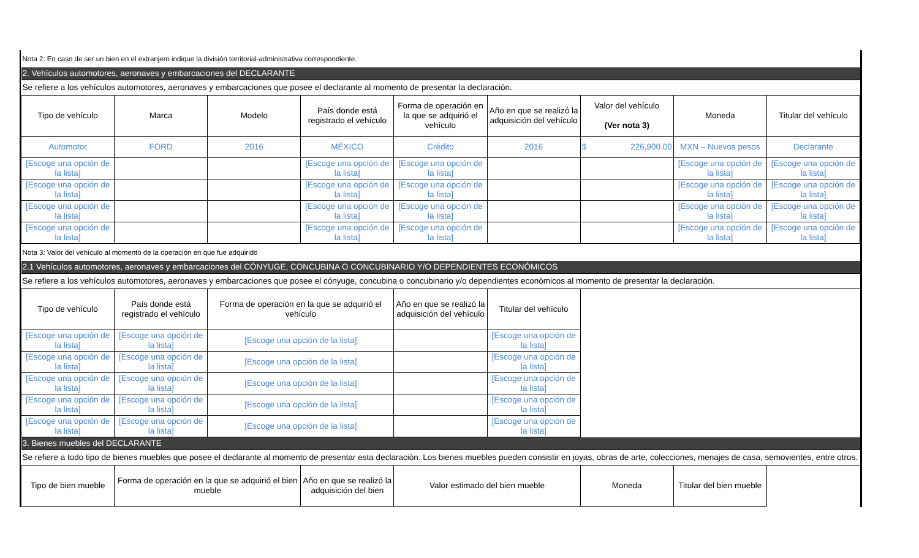| Nota 2: En caso de ser un bien en el extranjero indique la división territorial-administrativa correspondiente. | | | | | | | | |
| 2. Vehículos automotores, aeronaves y embarcaciones del DECLARANTE | | | | | | | | |
| Se refiere a los vehículos automotores, aeronaves y embarcaciones que posee el declarante al momento de presentar la declaración. | | | | | | | | |
| Tipo de vehículo | Marca | Modelo | País donde está registrado el vehículo | Forma de operación en la que se adquirió el vehículo | Año en que se realizó la adquisición del vehículo | Valor del vehículo (Ver nota 3) | Moneda | Titular del vehículo |
| Automotor | FORD | 2016 | MÉXICO | Crédito | 2016 | $ 226,900.00 | MXN – Nuevos pesos | Declarante |
| [Escoge una opción de la lista] | | | [Escoge una opción de la lista] | [Escoge una opción de la lista] | | | [Escoge una opción de la lista] | [Escoge una opción de la lista] |
| [Escoge una opción de la lista] | | | [Escoge una opción de la lista] | [Escoge una opción de la lista] | | | [Escoge una opción de la lista] | [Escoge una opción de la lista] |
| [Escoge una opción de la lista] | | | [Escoge una opción de la lista] | [Escoge una opción de la lista] | | | [Escoge una opción de la lista] | [Escoge una opción de la lista] |
| [Escoge una opción de la lista] | | | [Escoge una opción de la lista] | [Escoge una opción de la lista] | | | [Escoge una opción de la lista] | [Escoge una opción de la lista] |
| Nota 3: Valor del vehículo al momento de la operación en que fue adquirido | | | | | | | | |
| 2.1 Vehículos automotores, aeronaves y embarcaciones del CÓNYUGE, CONCUBINA O CONCUBINARIO Y/O DEPENDIENTES ECONÓMICOS | | | | | | | | |
| Se refiere a los vehículos automotores, aeronaves y embarcaciones que posee el cónyuge, concubina o concubinario y/o dependientes económicos al momento de presentar la declaración. | | | | | | | | |
| Tipo de vehículo | País donde está registrado el vehículo | Forma de operación en la que se adquirió el vehículo | | Año en que se realizó la adquisición del vehículo | Titular del vehículo | | | |
| [Escoge una opción de la lista] | [Escoge una opción de la lista] | [Escoge una opción de la lista] | | | [Escoge una opción de la lista] | | | |
| [Escoge una opción de la lista] | [Escoge una opción de la lista] | [Escoge una opción de la lista] | | | [Escoge una opción de la lista] | | | |
| [Escoge una opción de la lista] | [Escoge una opción de la lista] | [Escoge una opción de la lista] | | | [Escoge una opción de la lista] | | | |
| [Escoge una opción de la lista] | [Escoge una opción de la lista] | [Escoge una opción de la lista] | | | [Escoge una opción de la lista] | | | |
| [Escoge una opción de la lista] | [Escoge una opción de la lista] | [Escoge una opción de la lista] | | | [Escoge una opción de la lista] | | | |
| 3. Bienes muebles del DECLARANTE | | | | | | | | |
| Se refiere a todo tipo de bienes muebles que posee el declarante al momento de presentar esta declaración. Los bienes muebles pueden consistir en joyas, obras de arte, colecciones, menajes de casa, semovientes, entre otros. | | | | | | | | |
| Tipo de bien mueble | Forma de operación en la que se adquirió el bien mueble | | Año en que se realizó la adquisición del bien | Valor estimado del bien mueble | | Moneda | Titular del bien mueble | |